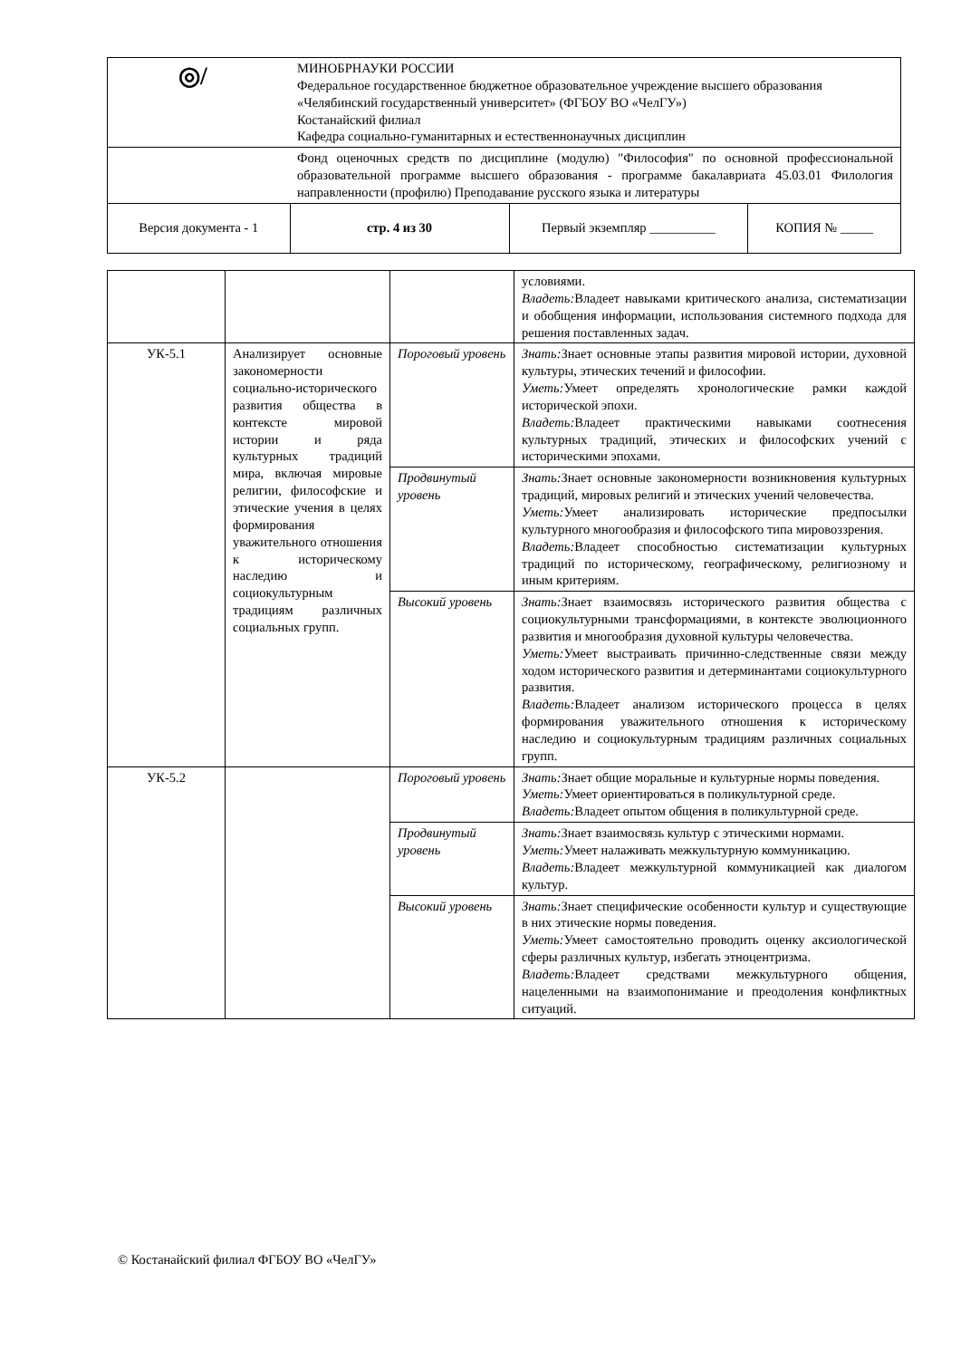| ◎/ | МИНОБРНАУКИ РОССИИ Федеральное государственное бюджетное образовательное учреждение высшего образования «Челябинский государственный университет» (ФГБОУ ВО «ЧелГУ») Костанайский филиал Кафедра социально-гуманитарных и естественнонаучных дисциплин | | |
| | Фонд оценочных средств по дисциплине (модулю) "Философия" по основной профессиональной образовательной программе высшего образования - программе бакалавриата 45.03.01 Филология направленности (профилю) Преподавание русского языка и литературы | | |
| Версия документа - 1 | стр. 4 из 30 | Первый экземпляр __________ | КОПИЯ № _____ |
| | | | условиями. Владеть: Владеет навыками критического анализа, систематизации и обобщения информации, использования системного подхода для решения поставленных задач. |
| УК-5.1 | Анализирует основные закономерности социально-исторического развития общества в контексте мировой истории и ряда культурных традиций мира, включая мировые религии, философские и этические учения в целях формирования уважительного отношения к историческому наследию и социокультурным традициям различных социальных групп. | Пороговый уровень | Знать: Знает основные этапы развития мировой истории, духовной культуры, этических течений и философии. Уметь: Умеет определять хронологические рамки каждой исторической эпохи. Владеть: Владеет практическими навыками соотнесения культурных традиций, этических и философских учений с историческими эпохами. |
| | | Продвинутый уровень | Знать: Знает основные закономерности возникновения культурных традиций, мировых религий и этических учений человечества. Уметь: Умеет анализировать исторические предпосылки культурного многообразия и философского типа мировоззрения. Владеть: Владеет способностью систематизации культурных традиций по историческому, географическому, религиозному и иным критериям. |
| | | Высокий уровень | Знать: Знает взаимосвязь исторического развития общества с социокультурными трансформациями, в контексте эволюционного развития и многообразия духовной культуры человечества. Уметь: Умеет выстраивать причинно-следственные связи между ходом исторического развития и детерминантами социокультурного развития. Владеть: Владеет анализом исторического процесса в целях формирования уважительного отношения к историческому наследию и социокультурным традициям различных социальных групп. |
| УК-5.2 | | Пороговый уровень | Знать: Знает общие моральные и культурные нормы поведения. Уметь: Умеет ориентироваться в поликультурной среде. Владеть: Владеет опытом общения в поликультурной среде. |
| | | Продвинутый уровень | Знать: Знает взаимосвязь культур с этическими нормами. Уметь: Умеет налаживать межкультурную коммуникацию. Владеть: Владеет межкультурной коммуникацией как диалогом культур. |
| | | Высокий уровень | Знать: Знает специфические особенности культур и существующие в них этические нормы поведения. Уметь: Умеет самостоятельно проводить оценку аксиологической сферы различных культур, избегать этноцентризма. Владеть: Владеет средствами межкультурного общения, нацеленными на взаимопонимание и преодоления конфликтных ситуаций. |
© Костанайский филиал ФГБОУ ВО «ЧелГУ»